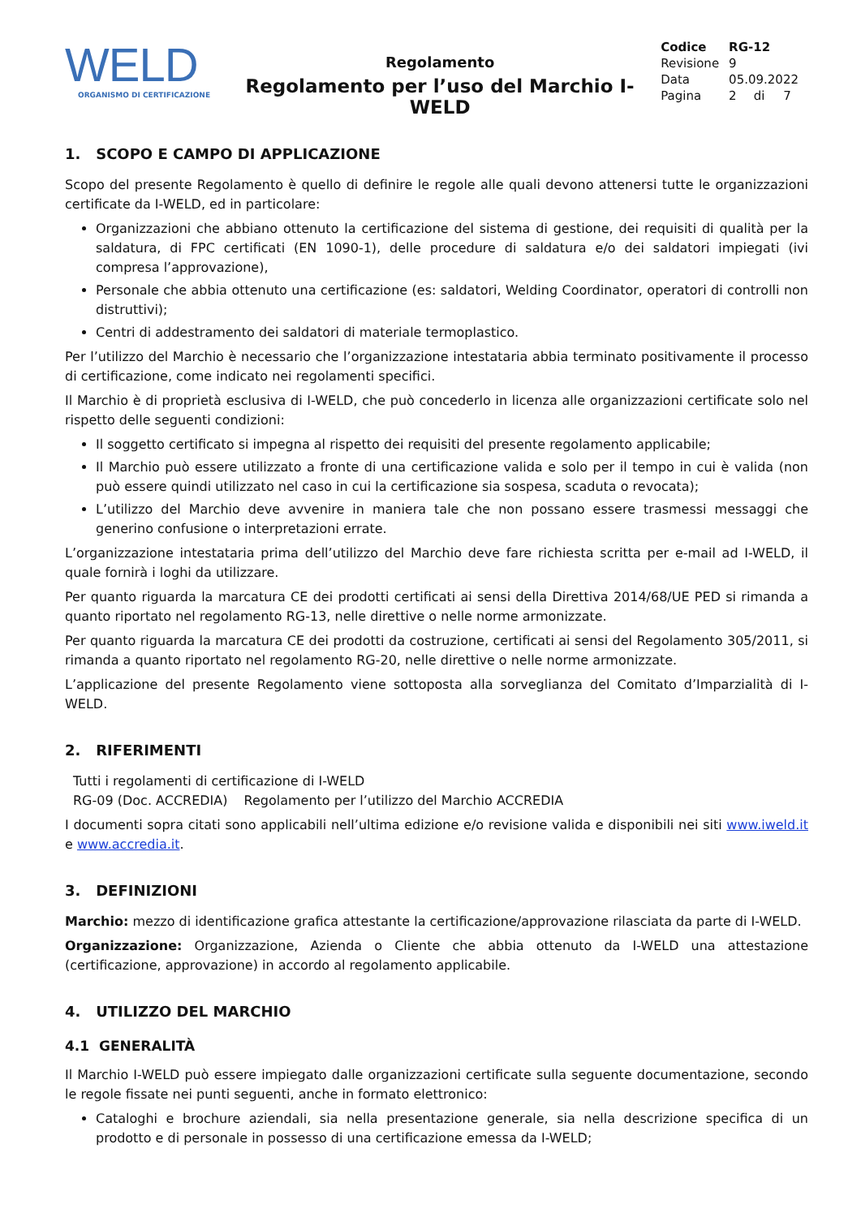WELD
ORGANISMO DI CERTIFICAZIONE
Regolamento
Regolamento per l’uso del Marchio I-WELD
| Codice | RG-12 | | |
| Revisione | 9 | | |
| Data | 05.09.2022 | | |
| Pagina | 2 | di | 7 |
1. SCOPO E CAMPO DI APPLICAZIONE
Scopo del presente Regolamento è quello di definire le regole alle quali devono attenersi tutte le organizzazioni certificate da I-WELD, ed in particolare:
Organizzazioni che abbiano ottenuto la certificazione del sistema di gestione, dei requisiti di qualità per la saldatura, di FPC certificati (EN 1090-1), delle procedure di saldatura e/o dei saldatori impiegati (ivi compresa l’approvazione),
Personale che abbia ottenuto una certificazione (es: saldatori, Welding Coordinator, operatori di controlli non distruttivi);
Centri di addestramento dei saldatori di materiale termoplastico.
Per l’utilizzo del Marchio è necessario che l’organizzazione intestataria abbia terminato positivamente il processo di certificazione, come indicato nei regolamenti specifici.
Il Marchio è di proprietà esclusiva di I-WELD, che può concederlo in licenza alle organizzazioni certificate solo nel rispetto delle seguenti condizioni:
Il soggetto certificato si impegna al rispetto dei requisiti del presente regolamento applicabile;
Il Marchio può essere utilizzato a fronte di una certificazione valida e solo per il tempo in cui è valida (non può essere quindi utilizzato nel caso in cui la certificazione sia sospesa, scaduta o revocata);
L’utilizzo del Marchio deve avvenire in maniera tale che non possano essere trasmessi messaggi che generino confusione o interpretazioni errate.
L’organizzazione intestataria prima dell’utilizzo del Marchio deve fare richiesta scritta per e-mail ad I-WELD, il quale fornirà i loghi da utilizzare.
Per quanto riguarda la marcatura CE dei prodotti certificati ai sensi della Direttiva 2014/68/UE PED si rimanda a quanto riportato nel regolamento RG-13, nelle direttive o nelle norme armonizzate.
Per quanto riguarda la marcatura CE dei prodotti da costruzione, certificati ai sensi del Regolamento 305/2011, si rimanda a quanto riportato nel regolamento RG-20, nelle direttive o nelle norme armonizzate.
L’applicazione del presente Regolamento viene sottoposta alla sorveglianza del Comitato d’Imparzialità di I-WELD.
2. RIFERIMENTI
| Tutti i regolamenti di certificazione di I-WELD | |
| RG-09 (Doc. ACCREDIA) | Regolamento per l’utilizzo del Marchio ACCREDIA |
I documenti sopra citati sono applicabili nell’ultima edizione e/o revisione valida e disponibili nei siti www.iweld.it e www.accredia.it.
3. DEFINIZIONI
Marchio: mezzo di identificazione grafica attestante la certificazione/approvazione rilasciata da parte di I-WELD.
Organizzazione: Organizzazione, Azienda o Cliente che abbia ottenuto da I-WELD una attestazione (certificazione, approvazione) in accordo al regolamento applicabile.
4. UTILIZZO DEL MARCHIO
4.1 GENERALITÀ
Il Marchio I-WELD può essere impiegato dalle organizzazioni certificate sulla seguente documentazione, secondo le regole fissate nei punti seguenti, anche in formato elettronico:
Cataloghi e brochure aziendali, sia nella presentazione generale, sia nella descrizione specifica di un prodotto e di personale in possesso di una certificazione emessa da I-WELD;